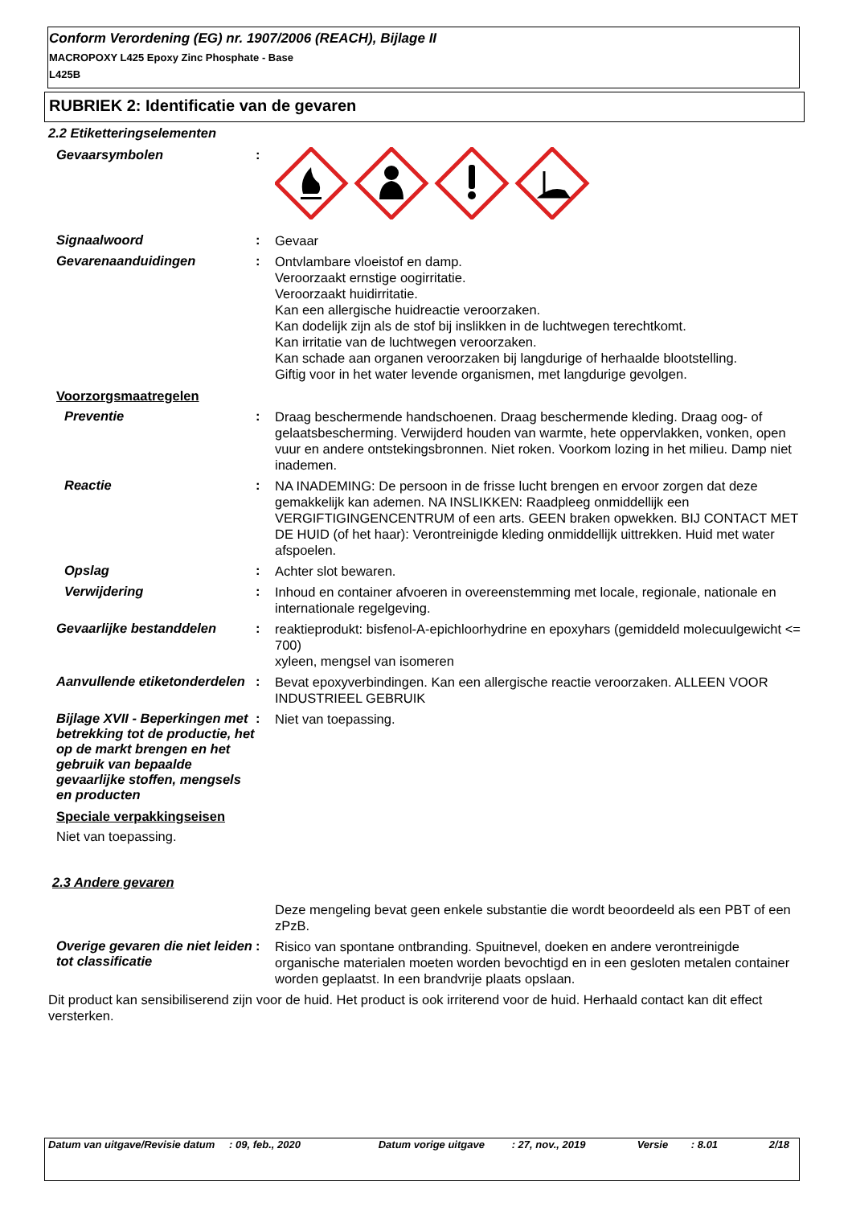Conform Verordening (EG) nr. 1907/2006 (REACH), Bijlage II
MACROPOXY L425 Epoxy Zinc Phosphate - Base
L425B
RUBRIEK 2: Identificatie van de gevaren
2.2 Etiketteringselementen
Gevaarsymbolen :
Signaalwoord :
Gevaar
Gevarenaanduidingen :
Ontvlambare vloeistof en damp.
Veroorzaakt ernstige oogirritatie.
Veroorzaakt huidirritatie.
Kan een allergische huidreactie veroorzaken.
Kan dodelijk zijn als de stof bij inslikken in de luchtwegen terechtkomt.
Kan irritatie van de luchtwegen veroorzaken.
Kan schade aan organen veroorzaken bij langdurige of herhaalde blootstelling.
Giftig voor in het water levende organismen, met langdurige gevolgen.
Voorzorgsmaatregelen
Preventie :
Draag beschermende handschoenen. Draag beschermende kleding. Draag oog- of gelaatsbescherming. Verwijderd houden van warmte, hete oppervlakken, vonken, open vuur en andere ontstekingsbronnen. Niet roken. Voorkom lozing in het milieu. Damp niet inademen.
Reactie :
NA INADEMING: De persoon in de frisse lucht brengen en ervoor zorgen dat deze gemakkelijk kan ademen. NA INSLIKKEN: Raadpleeg onmiddellijk een VERGIFTIGINGENCENTRUM of een arts. GEEN braken opwekken. BIJ CONTACT MET DE HUID (of het haar): Verontreinigde kleding onmiddellijk uittrekken. Huid met water afspoelen.
Opslag :
Achter slot bewaren.
Verwijdering :
Inhoud en container afvoeren in overeenstemming met locale, regionale, nationale en internationale regelgeving.
Gevaarlijke bestanddelen :
reaktieprodukt: bisfenol-A-epichloorhydrine en epoxyhars (gemiddeld molecuulgewicht <= 700)
xyleen, mengsel van isomeren
Aanvullende etiketonderdelen
:
Bevat epoxyverbindingen. Kan een allergische reactie veroorzaken. ALLEEN VOOR INDUSTRIEEL GEBRUIK
Bijlage XVII - Beperkingen met betrekking tot de productie, het op de markt brengen en het gebruik van bepaalde gevaarlijke stoffen, mengsels en producten
:
Niet van toepassing.
Speciale verpakkingseisen
Niet van toepassing.
2.3 Andere gevaren
Deze mengeling bevat geen enkele substantie die wordt beoordeeld als een PBT of een zPzB.
Overige gevaren die niet leiden tot classificatie
:
Risico van spontane ontbranding. Spuitnevel, doeken en andere verontreinigde organische materialen moeten worden bevochtigd en in een gesloten metalen container worden geplaatst. In een brandvrije plaats opslaan.
Dit product kan sensibiliserend zijn voor de huid. Het product is ook irriterend voor de huid. Herhaald contact kan dit effect versterken.
Datum van uitgave/Revisie datum
: 09, feb., 2020 Datum vorige uitgave : 27, nov., 2019 Versie : 8.01 2/18